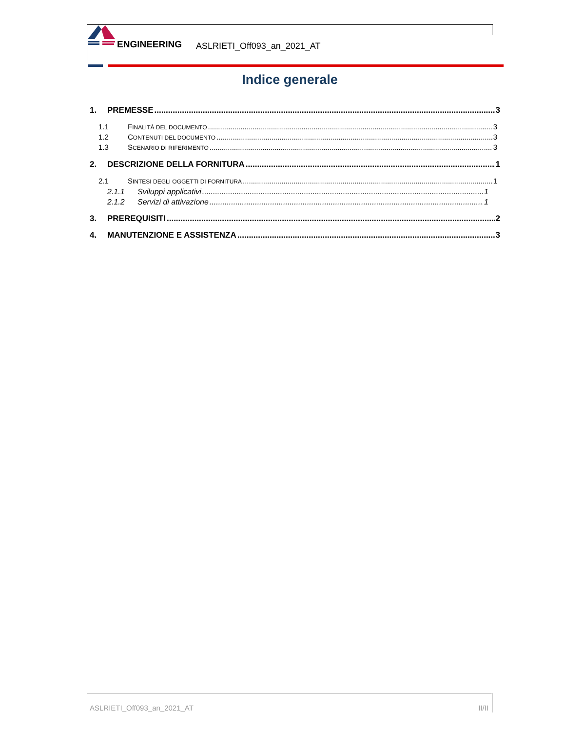ENGINEERING
ASLRIETI_Off093_an_2021_AT
Indice generale
1. PREMESSE 3
1.1 FINALITÀ DEL DOCUMENTO 3
1.2 CONTENUTI DEL DOCUMENTO 3
1.3 SCENARIO DI RIFERIMENTO 3
2. DESCRIZIONE DELLA FORNITURA 1
2.1 SINTESI DEGLI OGGETTI DI FORNITURA 1
2.1.1 Sviluppi applicativi 1
2.1.2 Servizi di attivazione 1
3. PREREQUISITI 2
4. MANUTENZIONE E ASSISTENZA 3
ASLRIETI_Off093_an_2021_AT II/II